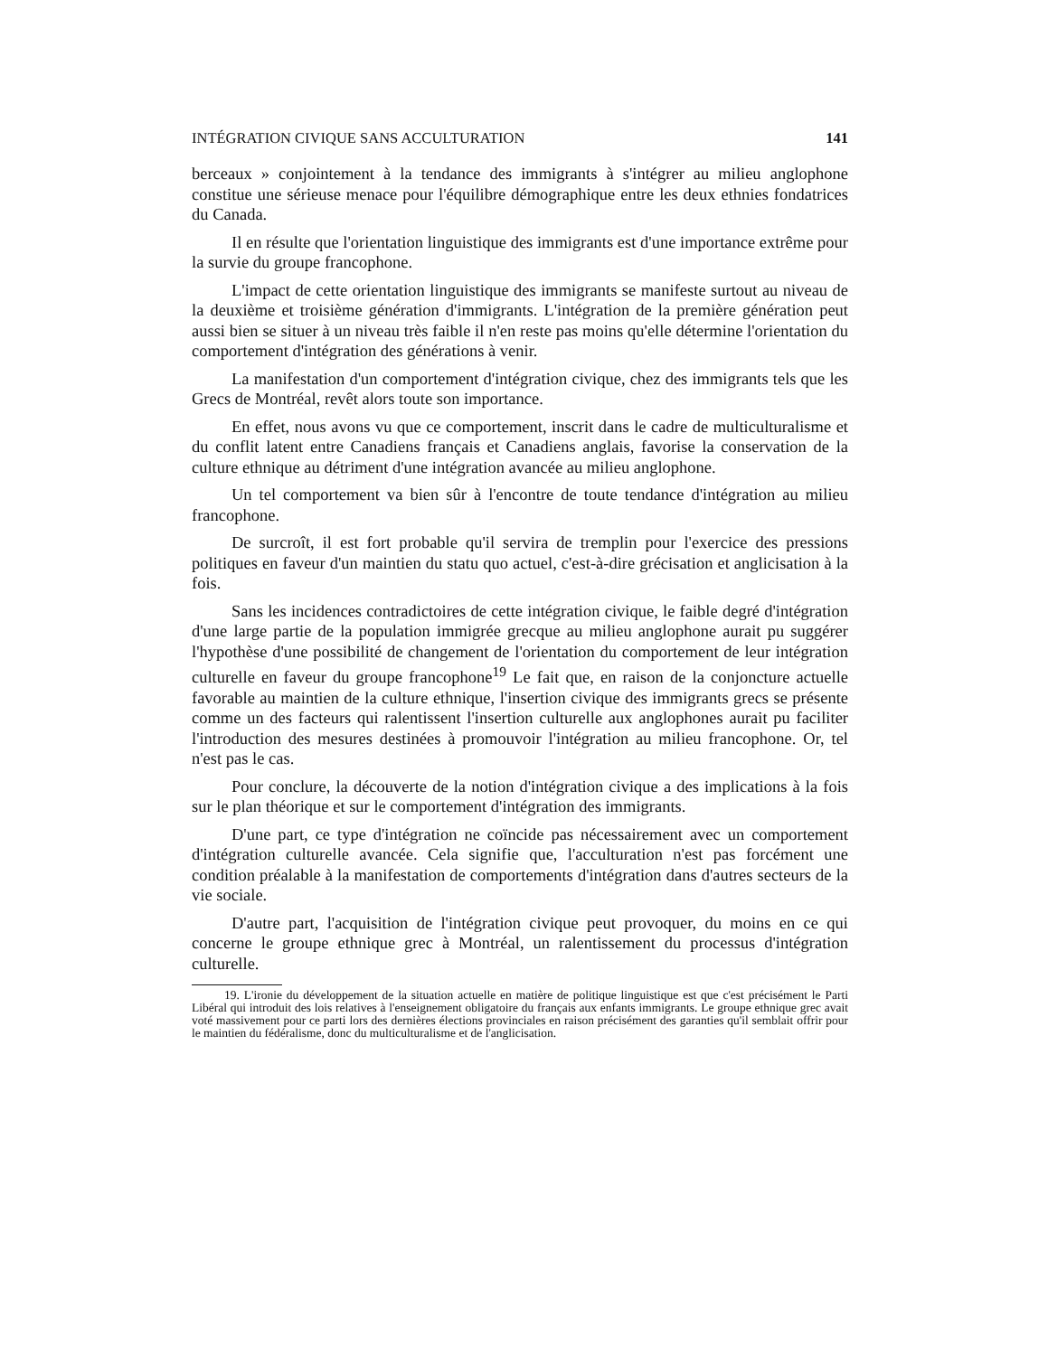INTÉGRATION CIVIQUE SANS ACCULTURATION 141
berceaux » conjointement à la tendance des immigrants à s'intégrer au milieu anglophone constitue une sérieuse menace pour l'équilibre démographique entre les deux ethnies fondatrices du Canada.
Il en résulte que l'orientation linguistique des immigrants est d'une importance extrême pour la survie du groupe francophone.
L'impact de cette orientation linguistique des immigrants se manifeste surtout au niveau de la deuxième et troisième génération d'immigrants. L'intégration de la première génération peut aussi bien se situer à un niveau très faible il n'en reste pas moins qu'elle détermine l'orientation du comportement d'intégration des générations à venir.
La manifestation d'un comportement d'intégration civique, chez des immigrants tels que les Grecs de Montréal, revêt alors toute son importance.
En effet, nous avons vu que ce comportement, inscrit dans le cadre de multiculturalisme et du conflit latent entre Canadiens français et Canadiens anglais, favorise la conservation de la culture ethnique au détriment d'une intégration avancée au milieu anglophone.
Un tel comportement va bien sûr à l'encontre de toute tendance d'intégration au milieu francophone.
De surcroît, il est fort probable qu'il servira de tremplin pour l'exercice des pressions politiques en faveur d'un maintien du statu quo actuel, c'est-à-dire grécisation et anglicisation à la fois.
Sans les incidences contradictoires de cette intégration civique, le faible degré d'intégration d'une large partie de la population immigrée grecque au milieu anglophone aurait pu suggérer l'hypothèse d'une possibilité de changement de l'orientation du comportement de leur intégration culturelle en faveur du groupe francophone<sup>19</sup> Le fait que, en raison de la conjoncture actuelle favorable au maintien de la culture ethnique, l'insertion civique des immigrants grecs se présente comme un des facteurs qui ralentissent l'insertion culturelle aux anglophones aurait pu faciliter l'introduction des mesures destinées à promouvoir l'intégration au milieu francophone. Or, tel n'est pas le cas.
Pour conclure, la découverte de la notion d'intégration civique a des implications à la fois sur le plan théorique et sur le comportement d'intégration des immigrants.
D'une part, ce type d'intégration ne coïncide pas nécessairement avec un comportement d'intégration culturelle avancée. Cela signifie que, l'acculturation n'est pas forcément une condition préalable à la manifestation de comportements d'intégration dans d'autres secteurs de la vie sociale.
D'autre part, l'acquisition de l'intégration civique peut provoquer, du moins en ce qui concerne le groupe ethnique grec à Montréal, un ralentissement du processus d'intégration culturelle.
19. L'ironie du développement de la situation actuelle en matière de politique linguistique est que c'est précisément le Parti Libéral qui introduit des lois relatives à l'enseignement obligatoire du français aux enfants immigrants. Le groupe ethnique grec avait voté massivement pour ce parti lors des dernières élections provinciales en raison précisément des garanties qu'il semblait offrir pour le maintien du fédéralisme, donc du multiculturalisme et de l'anglicisation.